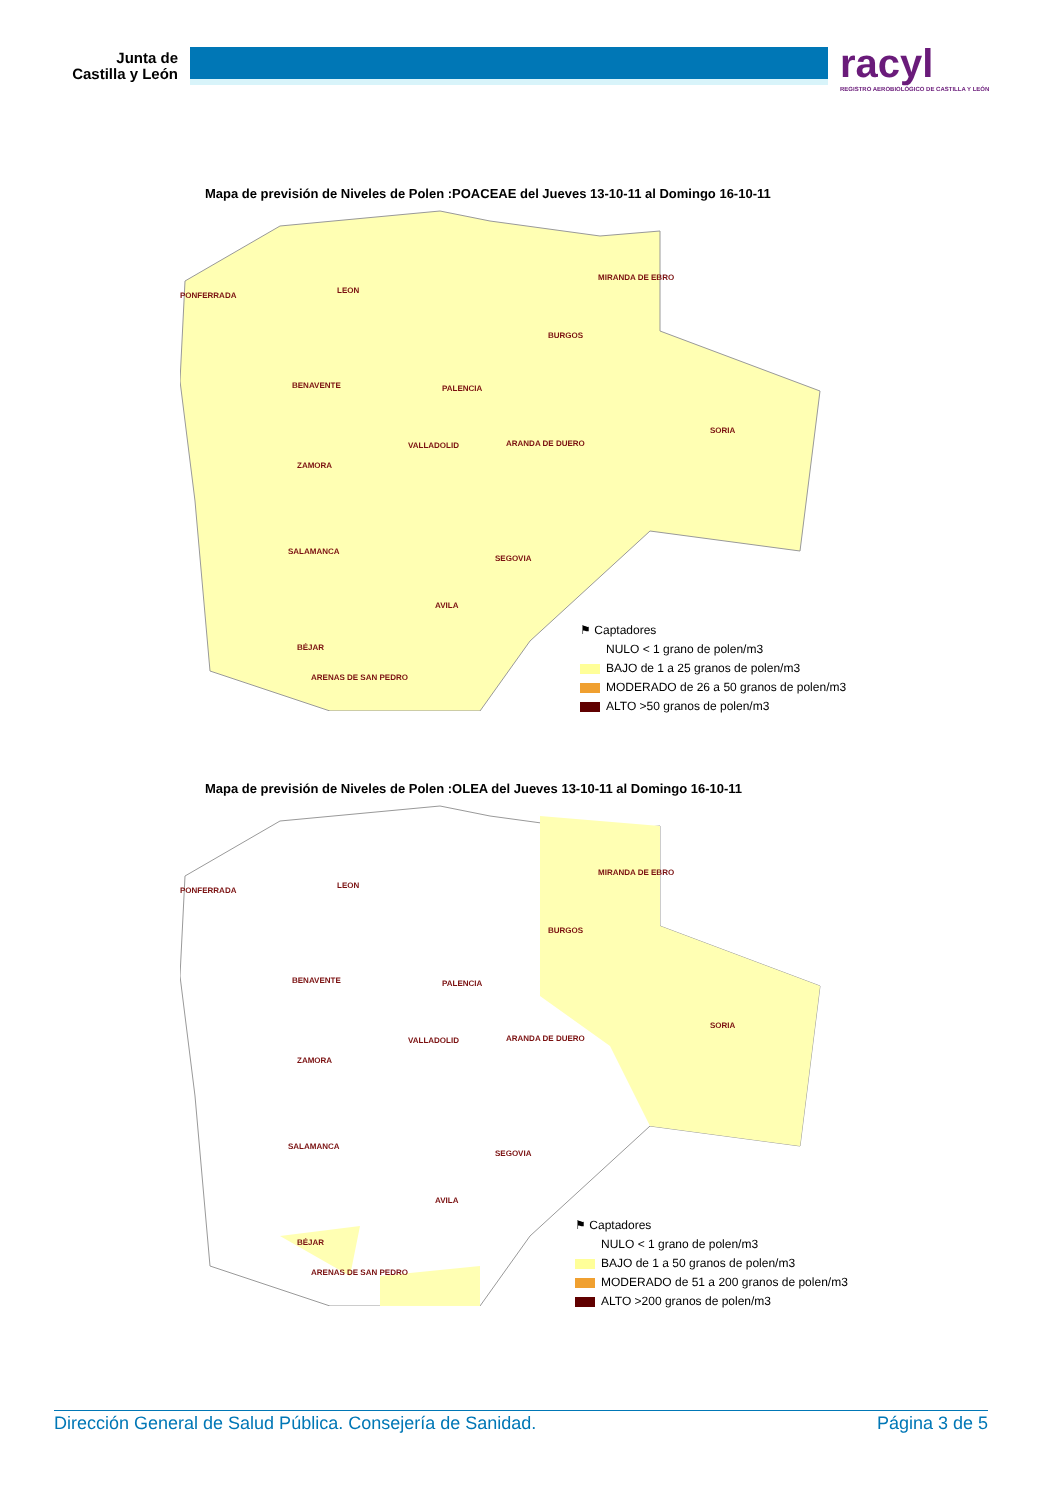Junta de
Castilla y León
racyl
REGISTRO AEROBIOLÓGICO DE CASTILLA Y LEÓN
Mapa de previsión de Niveles de Polen :POACEAE del Jueves 13-10-11 al Domingo 16-10-11
PONFERRADA
LEON
MIRANDA DE EBRO
BURGOS
BENAVENTE PALENCIA
SORIA
VALLADOLID ARANDA DE DUERO
ZAMORA
SALAMANCA
SEGOVIA
AVILA
BÉJAR
ARENAS DE SAN PEDRO
⚑ Captadores
NULO < 1 grano de polen/m3
BAJO de 1 a 25 granos de polen/m3
MODERADO de 26 a 50 granos de polen/m3
ALTO >50 granos de polen/m3
Mapa de previsión de Niveles de Polen :OLEA del Jueves 13-10-11 al Domingo 16-10-11
PONFERRADA
LEON
MIRANDA DE EBRO
BURGOS
BENAVENTE PALENCIA
SORIA
VALLADOLID ARANDA DE DUERO
ZAMORA
SALAMANCA
SEGOVIA
AVILA
BÉJAR
ARENAS DE SAN PEDRO
⚑ Captadores
NULO < 1 grano de polen/m3
BAJO de 1 a 50 granos de polen/m3
MODERADO de 51 a 200 granos de polen/m3
ALTO >200 granos de polen/m3
Dirección General de Salud Pública. Consejería de Sanidad. Página 3 de 5